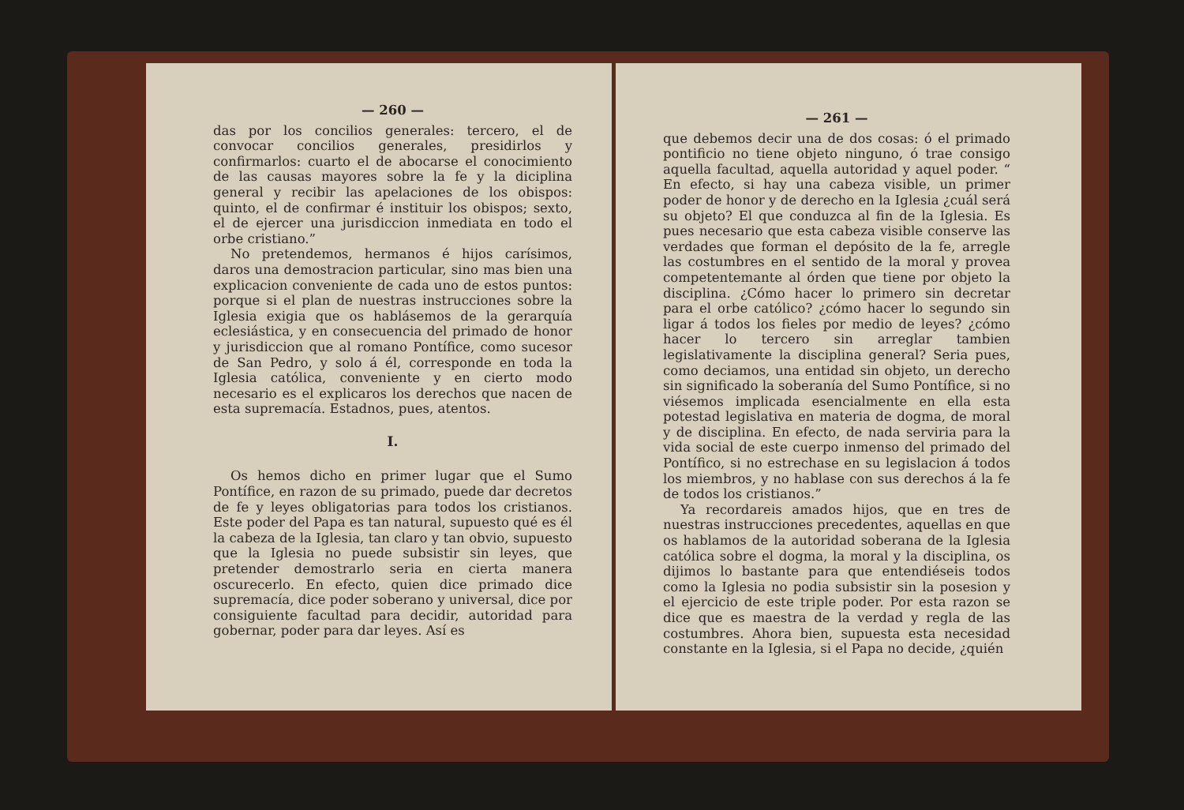— 260 —
das por los concilios generales: tercero, el de convocar concilios generales, presidirlos y confirmarlos: cuarto el de abocarse el conocimiento de las causas mayores sobre la fe y la diciplina general y recibir las apelaciones de los obispos: quinto, el de confirmar é instituir los obispos; sexto, el de ejercer una jurisdiccion inmediata en todo el orbe cristiano.”
No pretendemos, hermanos é hijos carísimos, daros una demostracion particular, sino mas bien una explicacion conveniente de cada uno de estos puntos: porque si el plan de nuestras instrucciones sobre la Iglesia exigia que os hablásemos de la gerarquía eclesiástica, y en consecuencia del primado de honor y jurisdiccion que al romano Pontífice, como sucesor de San Pedro, y solo á él, corresponde en toda la Iglesia católica, conveniente y en cierto modo necesario es el explicaros los derechos que nacen de esta supremacía. Estadnos, pues, atentos.
I.
Os hemos dicho en primer lugar que el Sumo Pontífice, en razon de su primado, puede dar decretos de fe y leyes obligatorias para todos los cristianos. Este poder del Papa es tan natural, supuesto qué es él la cabeza de la Iglesia, tan claro y tan obvio, supuesto que la Iglesia no puede subsistir sin leyes, que pretender demostrarlo seria en cierta manera oscurecerlo. En efecto, quien dice primado dice supremacía, dice poder soberano y universal, dice por consiguiente facultad para decidir, autoridad para gobernar, poder para dar leyes. Así es
— 261 —
que debemos decir una de dos cosas: ó el primado pontificio no tiene objeto ninguno, ó trae consigo aquella facultad, aquella autoridad y aquel poder. “ En efecto, si hay una cabeza visible, un primer poder de honor y de derecho en la Iglesia ¿cuál será su objeto? El que conduzca al fin de la Iglesia. Es pues necesario que esta cabeza visible conserve las verdades que forman el depósito de la fe, arregle las costumbres en el sentido de la moral y provea competentemante al órden que tiene por objeto la disciplina. ¿Cómo hacer lo primero sin decretar para el orbe católico? ¿cómo hacer lo segundo sin ligar á todos los fieles por medio de leyes? ¿cómo hacer lo tercero sin arreglar tambien legislativamente la disciplina general? Seria pues, como deciamos, una entidad sin objeto, un derecho sin significado la soberanía del Sumo Pontífice, si no viésemos implicada esencialmente en ella esta potestad legislativa en materia de dogma, de moral y de disciplina. En efecto, de nada serviria para la vida social de este cuerpo inmenso del primado del Pontífico, si no estrechase en su legislacion á todos los miembros, y no hablase con sus derechos á la fe de todos los cristianos.”
Ya recordareis amados hijos, que en tres de nuestras instrucciones precedentes, aquellas en que os hablamos de la autoridad soberana de la Iglesia católica sobre el dogma, la moral y la disciplina, os dijimos lo bastante para que entendiéseis todos como la Iglesia no podia subsistir sin la posesion y el ejercicio de este triple poder. Por esta razon se dice que es maestra de la verdad y regla de las costumbres. Ahora bien, supuesta esta necesidad constante en la Iglesia, si el Papa no decide, ¿quién